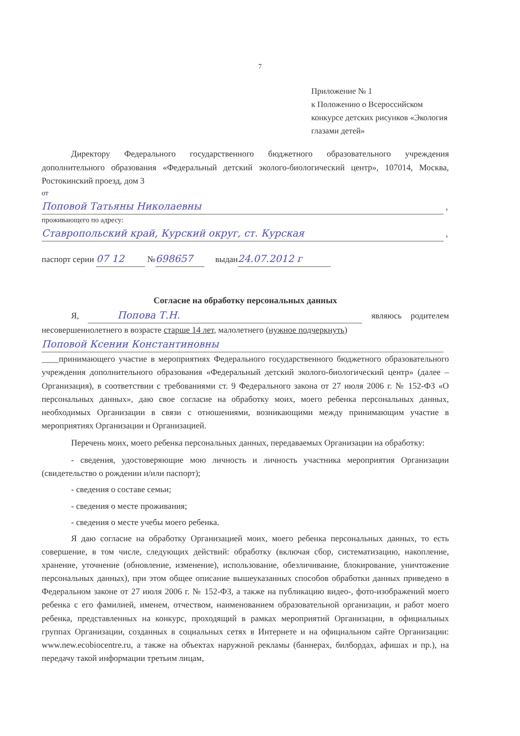7
Приложение № 1
к Положению о Всероссийском
конкурсе детских рисунков «Экология
глазами детей»
Директору Федерального государственного бюджетного образовательного учреждения дополнительного образования «Федеральный детский эколого-биологический центр», 107014, Москва, Ростокинский проезд, дом 3
от
Поповой Татьяны Николаевны
,
проживающего по адресу:
Ставропольский край, Курский округ, ст. Курская
,
паспорт серии 07 12 № 698657 выдан 24.07.2012 г
Согласие на обработку персональных данных
Я, Попова Т.Н. являюсь родителем несовершеннолетнего в возрасте старше 14 лет, малолетнего (нужное подчеркнуть)
Поповой Ксении Константиновны
____принимающего участие в мероприятиях Федерального государственного бюджетного образовательного учреждения дополнительного образования «Федеральный детский эколого-биологический центр» (далее – Организация), в соответствии с требованиями ст. 9 Федерального закона от 27 июля 2006 г. № 152-ФЗ «О персональных данных», даю свое согласие на обработку моих, моего ребенка персональных данных, необходимых Организации в связи с отношениями, возникающими между принимающим участие в мероприятиях Организации и Организацией.
Перечень моих, моего ребенка персональных данных, передаваемых Организации на обработку:
- сведения, удостоверяющие мою личность и личность участника мероприятия Организации (свидетельство о рождении и/или паспорт);
- сведения о составе семьи;
- сведения о месте проживания;
- сведения о месте учебы моего ребенка.
Я даю согласие на обработку Организацией моих, моего ребенка персональных данных, то есть совершение, в том числе, следующих действий: обработку (включая сбор, систематизацию, накопление, хранение, уточнение (обновление, изменение), использование, обезличивание, блокирование, уничтожение персональных данных), при этом общее описание вышеуказанных способов обработки данных приведено в Федеральном законе от 27 июля 2006 г. № 152-ФЗ, а также на публикацию видео-, фото-изображений моего ребенка с его фамилией, именем, отчеством, наименованием образовательной организации, и работ моего ребенка, представленных на конкурс, проходящий в рамках мероприятий Организации, в официальных группах Организации, созданных в социальных сетях в Интернете и на официальном сайте Организации: www.new.ecobiocentre.ru, а также на объектах наружной рекламы (баннерах, билбордах, афишах и пр.), на передачу такой информации третьим лицам,